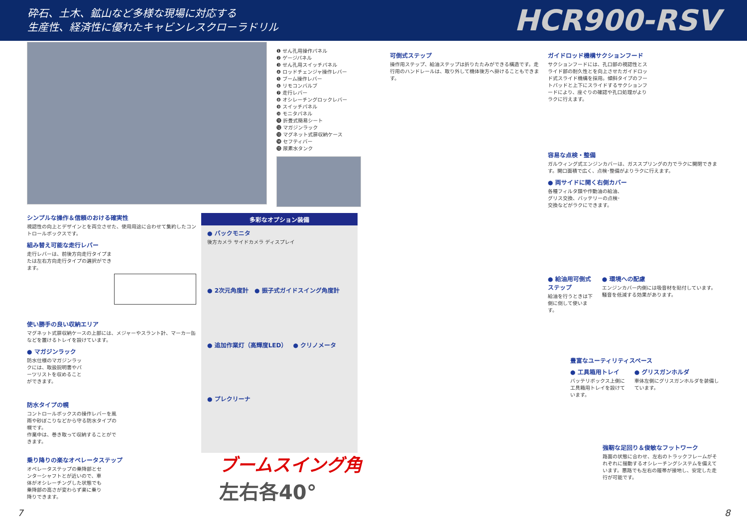砕石、土木、鉱山など多様な現場に対応する
生産性、経済性に優れたキャビンレスクローラドリル
HCR900-RSV
❶ せん孔用操作パネル
❷ ゲージパネル
❸ せん孔用スイッチパネル
❹ ロッドチェンジャ操作レバー
❺ ブーム操作レバー
❻ リモコンバルブ
❼ 走行レバー
❽ オシレーチングロックレバー
❾ スイッチパネル
❿ モニタパネル
⓫ 折畳式簡易シート
⓬ マガジンラック
⓭ マグネット式扉収納ケース
⓮ セフティバー
⓯ 尿素水タンク
シンプルな操作＆信頼のおける確実性
視認性の向上とデザインとを両立させた、使用用途に合わせて集約したコントロールボックスです。
組み替え可能な走行レバー
走行レバーは、前後方向走行タイプまたは左右方向走行タイプの選択ができます。
使い勝手の良い収納エリア
マグネット式扉収納ケースの上部には、メジャーやスラント計、マーカー缶などを置けるトレイを設けています。
● マガジンラック
防水仕様のマガジンラックには、取扱説明書やパーツリストを収めることができます。
防水タイプの幌
コントロールボックスの操作レバーを風雨や砂ぼこりなどから守る防水タイプの幌です。
作業中は、巻き取って収納することができます。
乗り降りの楽なオペレータステップ
オペレータステップの乗降部とセンターシャフトとが近いので、車体がオシレーチングした状態でも乗降部の高さが変わらず楽に乗り降りできます。
多彩なオプション装備
● バックモニタ
後方カメラ サイドカメラ ディスプレイ
● 2次元角度計　● 振子式ガイドスイング角度計
● 追加作業灯（高輝度LED）　● クリノメータ
● プレクリーナ
ブームスイング角
左右各40°
可倒式ステップ
操作用ステップ、給油ステップは折りたたみができる構造です。走行用のハンドレールは、取り外して機体後方へ掛けることもできます。
ガイドロッド機構サクションフード
サクションフードには、孔口部の視認性とスライド部の耐久性とを向上させたガイドロッド式スライド機構を採用。傾斜タイプのフートパッドと上下にスライドするサクションフードにより、座ぐりの確認や孔口処理がよりラクに行えます。
容易な点検・整備
ガルウィング式エンジンカバーは、ガススプリングの力でラクに開閉できます。開口面積で広く、点検･整備がよりラクに行えます。
● 両サイドに開く右側カバー
各種フィルタ類や作動油の給油、グリス交換、バッテリーの点検･交換などがラクにできます。
● 給油用可倒式ステップ
給油を行うときは下側に倒して使います。
● 環境への配慮
エンジンカバー内側には吸音材を貼付しています。騒音を低減する効果があります。
豊富なユーティリティスペース
● 工具箱用トレイ
バッテリボックス上側に工具箱用トレイを設けています。
● グリスガンホルダ
車体左側にグリスガンホルダを装備しています。
強靭な足回り＆俊敏なフットワーク
路面の状態に合わせ、左右のトラックフレームがそれぞれに揺動するオシレーチングシステムを備えています。悪路でも左右の履帯が接地し、安定した走行が可能です。
7 8